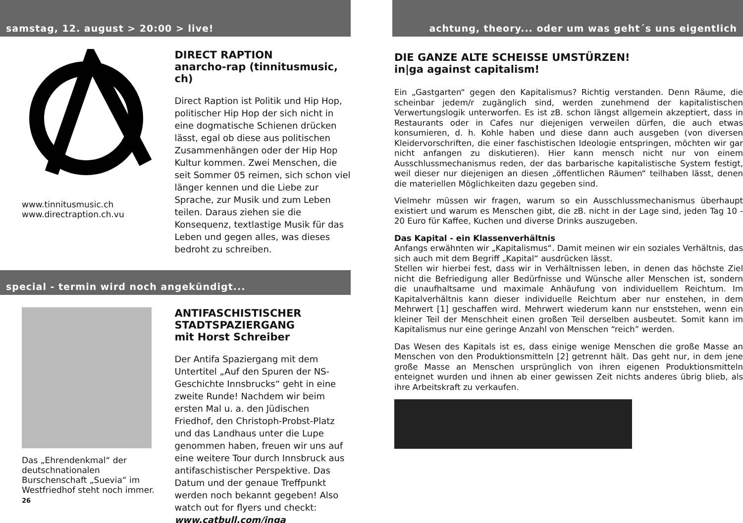samstag, 12. august > 20:00 > live!
www.tinnitusmusic.ch
www.directraption.ch.vu
DIRECT RAPTION
anarcho-rap (tinnitusmusic, ch)
Direct Raption ist Politik und Hip Hop, politischer Hip Hop der sich nicht in eine dogmatische Schienen drücken lässt, egal ob diese aus politischen Zusammenhängen oder der Hip Hop Kultur kommen. Zwei Menschen, die seit Sommer 05 reimen, sich schon viel länger kennen und die Liebe zur Sprache, zur Musik und zum Leben teilen. Daraus ziehen sie die Konsequenz, textlastige Musik für das Leben und gegen alles, was dieses bedroht zu schreiben.
special - termin wird noch angekündigt...
Das „Ehrendenkmal“ der deutschnationalen Burschenschaft „Suevia“ im Westfriedhof steht noch immer.
26
ANTIFASCHISTISCHER STADTSPAZIERGANG
mit Horst Schreiber
Der Antifa Spaziergang mit dem Untertitel „Auf den Spuren der NS-Geschichte Innsbrucks“ geht in eine zweite Runde! Nachdem wir beim ersten Mal u. a. den Jüdischen Friedhof, den Christoph-Probst-Platz und das Landhaus unter die Lupe genommen haben, freuen wir uns auf eine weitere Tour durch Innsbruck aus antifaschistischer Perspektive. Das Datum und der genaue Treffpunkt werden noch bekannt gegeben! Also watch out for flyers und checkt: www.catbull.com/inga
achtung, theory... oder um was geht´s uns eigentlich
DIE GANZE ALTE SCHEISSE UMSTÜRZEN!
in|ga against capitalism!
Ein „Gastgarten“ gegen den Kapitalismus? Richtig verstanden. Denn Räume, die scheinbar jedem/r zugänglich sind, werden zunehmend der kapitalistischen Verwertungslogik unterworfen. Es ist zB. schon längst allgemein akzeptiert, dass in Restaurants oder in Cafes nur diejenigen verweilen dürfen, die auch etwas konsumieren, d. h. Kohle haben und diese dann auch ausgeben (von diversen Kleidervorschriften, die einer faschistischen Ideologie entspringen, möchten wir gar nicht anfangen zu diskutieren). Hier kann mensch nicht nur von einem Ausschlussmechanismus reden, der das barbarische kapitalistische System festigt, weil dieser nur diejenigen an diesen „öffentlichen Räumen“ teilhaben lässt, denen die materiellen Möglichkeiten dazu gegeben sind.
Vielmehr müssen wir fragen, warum so ein Ausschlussmechanismus überhaupt existiert und warum es Menschen gibt, die zB. nicht in der Lage sind, jeden Tag 10 - 20 Euro für Kaffee, Kuchen und diverse Drinks auszugeben.
Das Kapital - ein Klassenverhältnis
Anfangs erwähnten wir „Kapitalismus“. Damit meinen wir ein soziales Verhältnis, das sich auch mit dem Begriff „Kapital“ ausdrücken lässt.
Stellen wir hierbei fest, dass wir in Verhältnissen leben, in denen das höchste Ziel nicht die Befriedigung aller Bedürfnisse und Wünsche aller Menschen ist, sondern die unaufhaltsame und maximale Anhäufung von individuellem Reichtum. Im Kapitalverhältnis kann dieser individuelle Reichtum aber nur enstehen, in dem Mehrwert [1] geschaffen wird. Mehrwert wiederum kann nur enststehen, wenn ein kleiner Teil der Menschheit einen großen Teil derselben ausbeutet. Somit kann im Kapitalismus nur eine geringe Anzahl von Menschen “reich” werden.
Das Wesen des Kapitals ist es, dass einige wenige Menschen die große Masse an Menschen von den Produktionsmitteln [2] getrennt hält. Das geht nur, in dem jene große Masse an Menschen ursprünglich von ihren eigenen Produktionsmitteln enteignet wurden und ihnen ab einer gewissen Zeit nichts anderes übrig blieb, als ihre Arbeitskraft zu verkaufen.